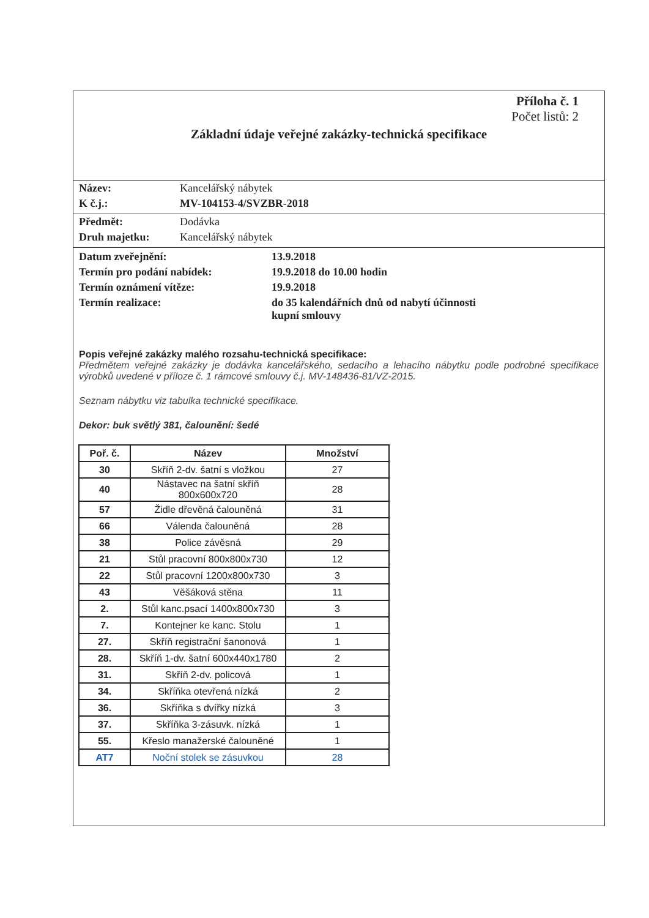Příloha č. 1
Počet listů: 2
Základní údaje veřejné zakázky-technická specifikace
Název: Kancelářský nábytek
K č.j.: MV-104153-4/SVZBR-2018
Předmět: Dodávka
Druh majetku: Kancelářský nábytek
Datum zveřejnění: 13.9.2018
Termín pro podání nabídek: 19.9.2018 do 10.00 hodin
Termín oznámení vítěze: 19.9.2018
Termín realizace: do 35 kalendářních dnů od nabytí účinnosti
kupní smlouvy
Popis veřejné zakázky malého rozsahu-technická specifikace:
Předmětem veřejné zakázky je dodávka kancelářského, sedacího a lehacího nábytku podle podrobné specifikace výrobků uvedené v příloze č. 1 rámcové smlouvy č.j. MV-148436-81/VZ-2015.
Seznam nábytku viz tabulka technické specifikace.
Dekor: buk světlý 381, čalounění: šedé
| Poř. č. | Název | Množství |
| --- | --- | --- |
| 30 | Skříň 2-dv. šatní s vložkou | 27 |
| 40 | Nástavec na šatní skříň 800x600x720 | 28 |
| 57 | Židle dřevěná čalouněná | 31 |
| 66 | Válenda čalouněná | 28 |
| 38 | Police závěsná | 29 |
| 21 | Stůl pracovní 800x800x730 | 12 |
| 22 | Stůl pracovní 1200x800x730 | 3 |
| 43 | Věšáková stěna | 11 |
| 2. | Stůl kanc.psací 1400x800x730 | 3 |
| 7. | Kontejner ke kanc. Stolu | 1 |
| 27. | Skříň registrační šanonová | 1 |
| 28. | Skříň 1-dv. šatní 600x440x1780 | 2 |
| 31. | Skříň 2-dv. policová | 1 |
| 34. | Skříňka otevřená nízká | 2 |
| 36. | Skříňka s dvířky nízká | 3 |
| 37. | Skříňka 3-zásuvk. nízká | 1 |
| 55. | Křeslo manažerské čalouněné | 1 |
| AT7 | Noční stolek se zásuvkou | 28 |